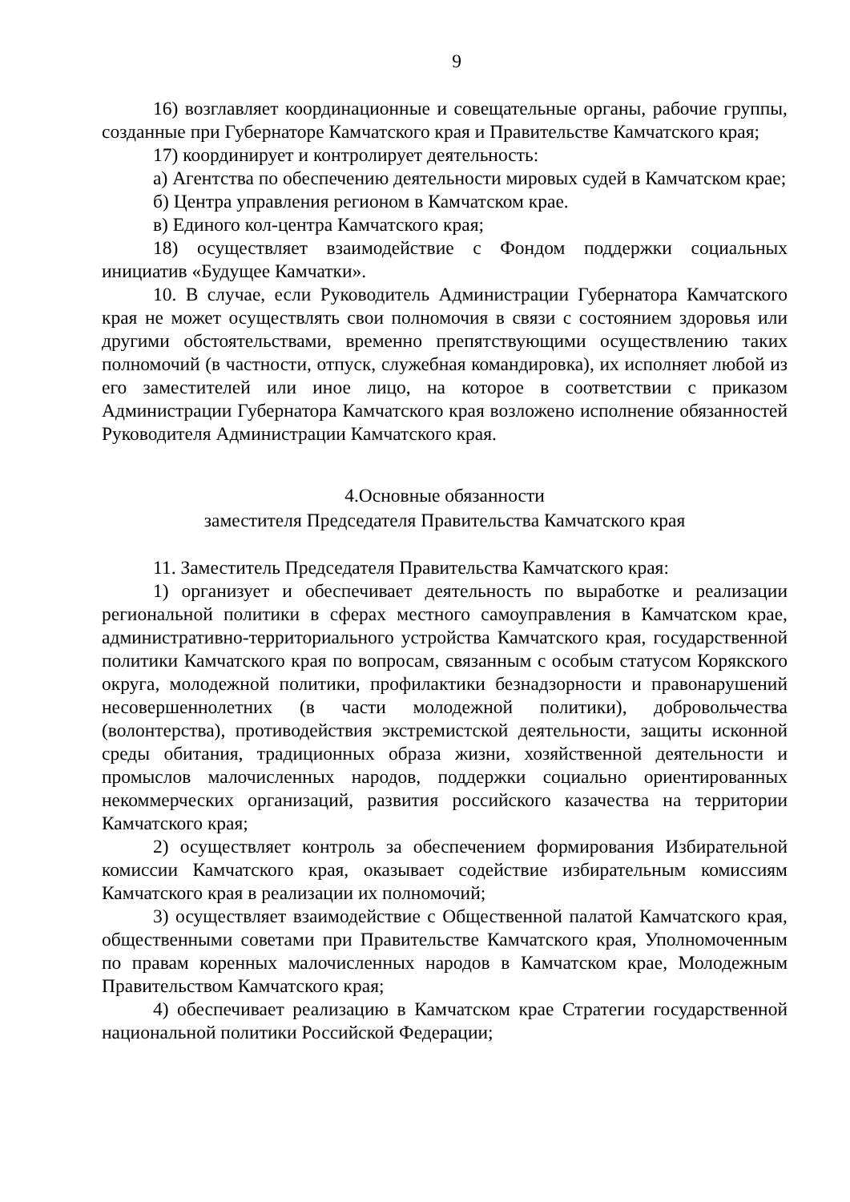9
16) возглавляет координационные и совещательные органы, рабочие группы, созданные при Губернаторе Камчатского края и Правительстве Камчатского края;
17) координирует и контролирует деятельность:
а) Агентства по обеспечению деятельности мировых судей в Камчатском крае;
б) Центра управления регионом в Камчатском крае.
в) Единого кол-центра Камчатского края;
18) осуществляет взаимодействие с Фондом поддержки социальных инициатив «Будущее Камчатки».
10. В случае, если Руководитель Администрации Губернатора Камчатского края не может осуществлять свои полномочия в связи с состоянием здоровья или другими обстоятельствами, временно препятствующими осуществлению таких полномочий (в частности, отпуск, служебная командировка), их исполняет любой из его заместителей или иное лицо, на которое в соответствии с приказом Администрации Губернатора Камчатского края возложено исполнение обязанностей Руководителя Администрации Камчатского края.
4.Основные обязанности
заместителя Председателя Правительства Камчатского края
11. Заместитель Председателя Правительства Камчатского края:
1) организует и обеспечивает деятельность по выработке и реализации региональной политики в сферах местного самоуправления в Камчатском крае, административно-территориального устройства Камчатского края, государственной политики Камчатского края по вопросам, связанным с особым статусом Корякского округа, молодежной политики, профилактики безнадзорности и правонарушений несовершеннолетних (в части молодежной политики), добровольчества (волонтерства), противодействия экстремистской деятельности, защиты исконной среды обитания, традиционных образа жизни, хозяйственной деятельности и промыслов малочисленных народов, поддержки социально ориентированных некоммерческих организаций, развития российского казачества на территории Камчатского края;
2) осуществляет контроль за обеспечением формирования Избирательной комиссии Камчатского края, оказывает содействие избирательным комиссиям Камчатского края в реализации их полномочий;
3) осуществляет взаимодействие с Общественной палатой Камчатского края, общественными советами при Правительстве Камчатского края, Уполномоченным по правам коренных малочисленных народов в Камчатском крае, Молодежным Правительством Камчатского края;
4) обеспечивает реализацию в Камчатском крае Стратегии государственной национальной политики Российской Федерации;